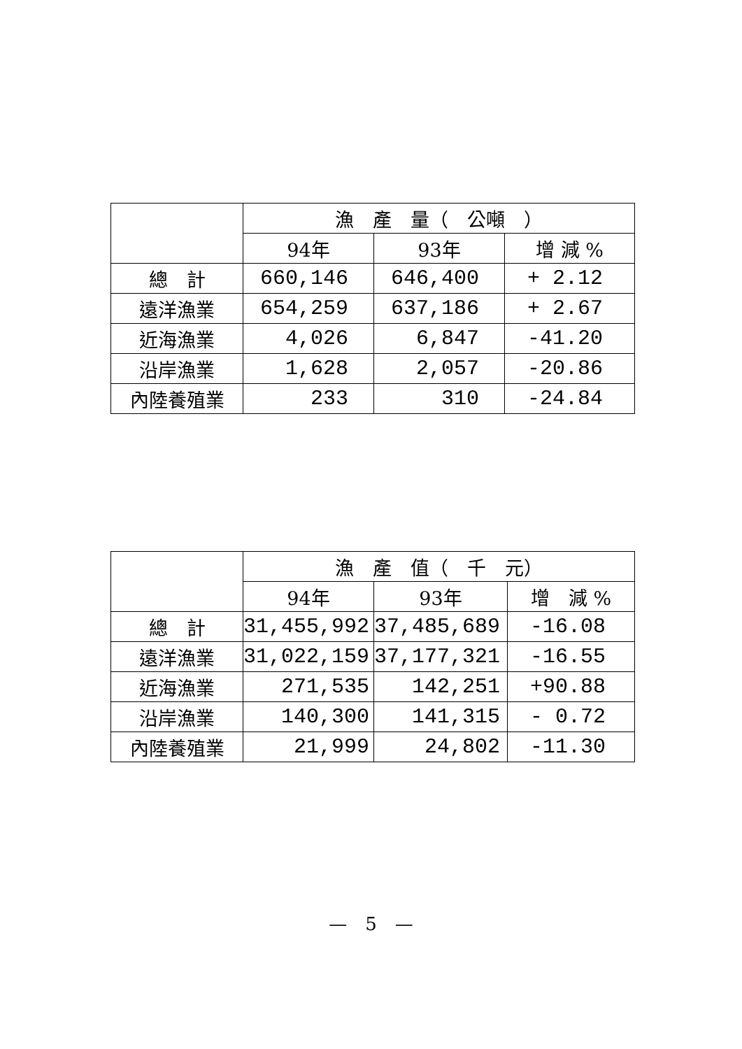| | 漁 產 量（ 公噸 ） | | |
| --- | --- | --- | --- |
| | 94年 | 93年 | 增 減 % |
| 總 計 | 660,146 | 646,400 | + 2.12 |
| 遠洋漁業 | 654,259 | 637,186 | + 2.67 |
| 近海漁業 | 4,026 | 6,847 | -41.20 |
| 沿岸漁業 | 1,628 | 2,057 | -20.86 |
| 內陸養殖業 | 233 | 310 | -24.84 |
| | 漁 產 值（ 千 元） | | |
| --- | --- | --- | --- |
| | 94年 | 93年 | 增 減 % |
| 總 計 | 31,455,992 | 37,485,689 | -16.08 |
| 遠洋漁業 | 31,022,159 | 37,177,321 | -16.55 |
| 近海漁業 | 271,535 | 142,251 | +90.88 |
| 沿岸漁業 | 140,300 | 141,315 | - 0.72 |
| 內陸養殖業 | 21,999 | 24,802 | -11.30 |
—　5　—